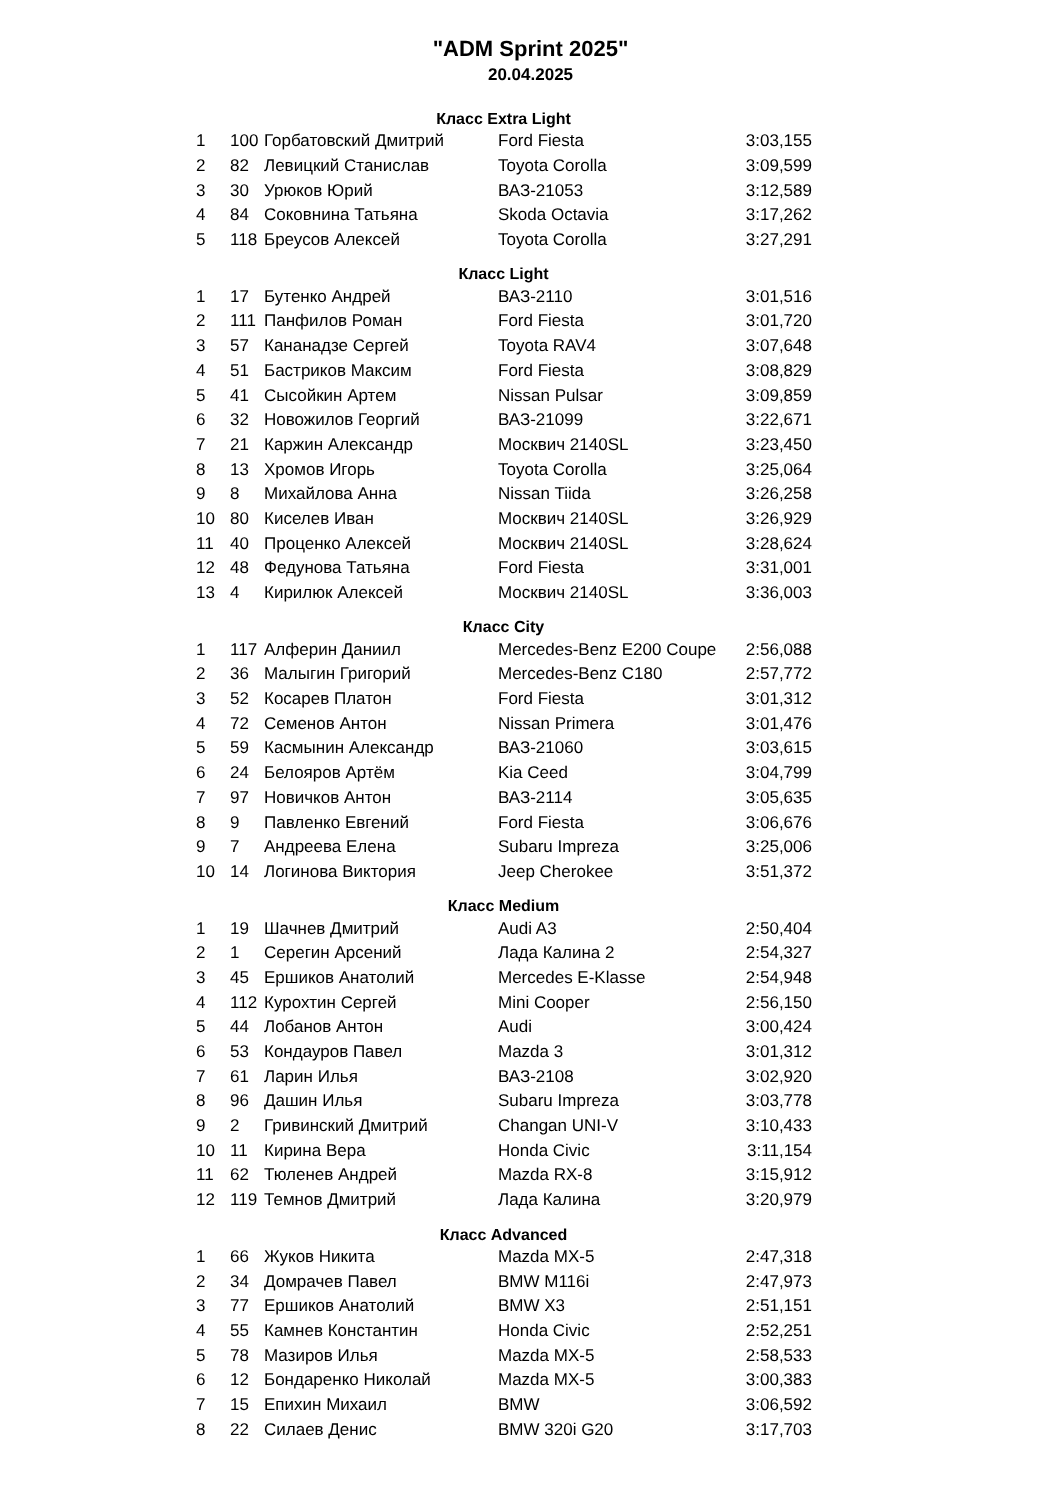"ADM Sprint 2025"
20.04.2025
| Класс Extra Light | | | | |
| --- | --- | --- | --- | --- |
| 1 | 100 | Горбатовский Дмитрий | Ford Fiesta | 3:03,155 |
| 2 | 82 | Левицкий Станислав | Toyota Corolla | 3:09,599 |
| 3 | 30 | Урюков Юрий | ВАЗ-21053 | 3:12,589 |
| 4 | 84 | Соковнина Татьяна | Skoda Octavia | 3:17,262 |
| 5 | 118 | Бреусов Алексей | Toyota Corolla | 3:27,291 |
| Класс Light | | | | |
| 1 | 17 | Бутенко Андрей | ВАЗ-2110 | 3:01,516 |
| 2 | 111 | Панфилов Роман | Ford Fiesta | 3:01,720 |
| 3 | 57 | Кананадзе Сергей | Toyota RAV4 | 3:07,648 |
| 4 | 51 | Бастриков Максим | Ford Fiesta | 3:08,829 |
| 5 | 41 | Сысойкин Артем | Nissan Pulsar | 3:09,859 |
| 6 | 32 | Новожилов Георгий | ВАЗ-21099 | 3:22,671 |
| 7 | 21 | Каржин Александр | Москвич 2140SL | 3:23,450 |
| 8 | 13 | Хромов Игорь | Toyota Corolla | 3:25,064 |
| 9 | 8 | Михайлова Анна | Nissan Tiida | 3:26,258 |
| 10 | 80 | Киселев Иван | Москвич 2140SL | 3:26,929 |
| 11 | 40 | Проценко Алексей | Москвич 2140SL | 3:28,624 |
| 12 | 48 | Федунова Татьяна | Ford Fiesta | 3:31,001 |
| 13 | 4 | Кирилюк Алексей | Москвич 2140SL | 3:36,003 |
| Класс City | | | | |
| 1 | 117 | Алферин Даниил | Mercedes-Benz E200 Coupe | 2:56,088 |
| 2 | 36 | Малыгин Григорий | Mercedes-Benz C180 | 2:57,772 |
| 3 | 52 | Косарев Платон | Ford Fiesta | 3:01,312 |
| 4 | 72 | Семенов Антон | Nissan Primera | 3:01,476 |
| 5 | 59 | Касмынин Александр | ВАЗ-21060 | 3:03,615 |
| 6 | 24 | Белояров Артём | Kia Ceed | 3:04,799 |
| 7 | 97 | Новичков Антон | ВАЗ-2114 | 3:05,635 |
| 8 | 9 | Павленко Евгений | Ford Fiesta | 3:06,676 |
| 9 | 7 | Андреева Елена | Subaru Impreza | 3:25,006 |
| 10 | 14 | Логинова Виктория | Jeep Cherokee | 3:51,372 |
| Класс Medium | | | | |
| 1 | 19 | Шачнев Дмитрий | Audi A3 | 2:50,404 |
| 2 | 1 | Серегин Арсений | Лада Калина 2 | 2:54,327 |
| 3 | 45 | Ершиков Анатолий | Mercedes E-Klasse | 2:54,948 |
| 4 | 112 | Курохтин Сергей | Mini Cooper | 2:56,150 |
| 5 | 44 | Лобанов Антон | Audi | 3:00,424 |
| 6 | 53 | Кондауров Павел | Mazda 3 | 3:01,312 |
| 7 | 61 | Ларин Илья | ВАЗ-2108 | 3:02,920 |
| 8 | 96 | Дашин Илья | Subaru Impreza | 3:03,778 |
| 9 | 2 | Гривинский Дмитрий | Changan UNI-V | 3:10,433 |
| 10 | 11 | Кирина Вера | Honda Civic | 3:11,154 |
| 11 | 62 | Тюленев Андрей | Mazda RX-8 | 3:15,912 |
| 12 | 119 | Темнов Дмитрий | Лада Калина | 3:20,979 |
| Класс Advanced | | | | |
| 1 | 66 | Жуков Никита | Mazda MX-5 | 2:47,318 |
| 2 | 34 | Домрачев Павел | BMW M116i | 2:47,973 |
| 3 | 77 | Ершиков Анатолий | BMW X3 | 2:51,151 |
| 4 | 55 | Камнев Константин | Honda Civic | 2:52,251 |
| 5 | 78 | Мазиров Илья | Mazda MX-5 | 2:58,533 |
| 6 | 12 | Бондаренко Николай | Mazda MX-5 | 3:00,383 |
| 7 | 15 | Епихин Михаил | BMW | 3:06,592 |
| 8 | 22 | Силаев Денис | BMW 320i G20 | 3:17,703 |